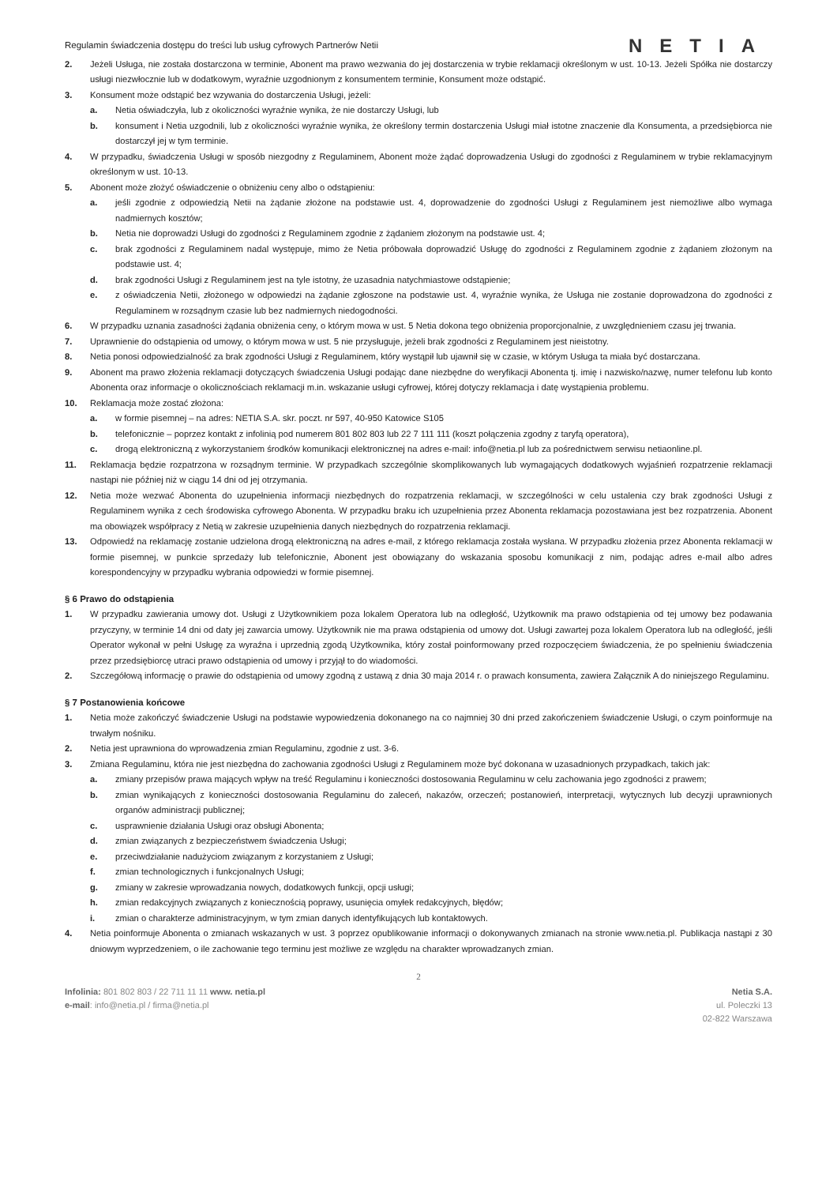Regulamin świadczenia dostępu do treści lub usług cyfrowych Partnerów Netii
NETIA
2. Jeżeli Usługa, nie została dostarczona w terminie, Abonent ma prawo wezwania do jej dostarczenia w trybie reklamacji określonym w ust. 10-13. Jeżeli Spółka nie dostarczy usługi niezwłocznie lub w dodatkowym, wyraźnie uzgodnionym z konsumentem terminie, Konsument może odstąpić.
3. Konsument może odstąpić bez wzywania do dostarczenia Usługi, jeżeli:
a. Netia oświadczyła, lub z okoliczności wyraźnie wynika, że nie dostarczy Usługi, lub
b. konsument i Netia uzgodnili, lub z okoliczności wyraźnie wynika, że określony termin dostarczenia Usługi miał istotne znaczenie dla Konsumenta, a przedsiębiorca nie dostarczył jej w tym terminie.
4. W przypadku, świadczenia Usługi w sposób niezgodny z Regulaminem, Abonent może żądać doprowadzenia Usługi do zgodności z Regulaminem w trybie reklamacyjnym określonym w ust. 10-13.
5. Abonent może złożyć oświadczenie o obniżeniu ceny albo o odstąpieniu:
a. jeśli zgodnie z odpowiedzią Netii na żądanie złożone na podstawie ust. 4, doprowadzenie do zgodności Usługi z Regulaminem jest niemożliwe albo wymaga nadmiernych kosztów;
b. Netia nie doprowadzi Usługi do zgodności z Regulaminem zgodnie z żądaniem złożonym na podstawie ust. 4;
c. brak zgodności z Regulaminem nadal występuje, mimo że Netia próbowała doprowadzić Usługę do zgodności z Regulaminem zgodnie z żądaniem złożonym na podstawie ust. 4;
d. brak zgodności Usługi z Regulaminem jest na tyle istotny, że uzasadnia natychmiastowe odstąpienie;
e. z oświadczenia Netii, złożonego w odpowiedzi na żądanie zgłoszone na podstawie ust. 4, wyraźnie wynika, że Usługa nie zostanie doprowadzona do zgodności z Regulaminem w rozsądnym czasie lub bez nadmiernych niedogodności.
6. W przypadku uznania zasadności żądania obniżenia ceny, o którym mowa w ust. 5 Netia dokona tego obniżenia proporcjonalnie, z uwzględnieniem czasu jej trwania.
7. Uprawnienie do odstąpienia od umowy, o którym mowa w ust. 5 nie przysługuje, jeżeli brak zgodności z Regulaminem jest nieistotny.
8. Netia ponosi odpowiedzialność za brak zgodności Usługi z Regulaminem, który wystąpił lub ujawnił się w czasie, w którym Usługa ta miała być dostarczana.
9. Abonent ma prawo złożenia reklamacji dotyczących świadczenia Usługi podając dane niezbędne do weryfikacji Abonenta tj. imię i nazwisko/nazwę, numer telefonu lub konto Abonenta oraz informacje o okolicznościach reklamacji m.in. wskazanie usługi cyfrowej, której dotyczy reklamacja i datę wystąpienia problemu.
10. Reklamacja może zostać złożona:
a. w formie pisemnej – na adres: NETIA S.A. skr. poczt. nr 597, 40-950 Katowice S105
b. telefonicznie – poprzez kontakt z infolinią pod numerem 801 802 803 lub 22 7 111 111 (koszt połączenia zgodny z taryfą operatora),
c. drogą elektroniczną z wykorzystaniem środków komunikacji elektronicznej na adres e-mail: info@netia.pl lub za pośrednictwem serwisu netiaonline.pl.
11. Reklamacja będzie rozpatrzona w rozsądnym terminie. W przypadkach szczególnie skomplikowanych lub wymagających dodatkowych wyjaśnień rozpatrzenie reklamacji nastąpi nie później niż w ciągu 14 dni od jej otrzymania.
12. Netia może wezwać Abonenta do uzupełnienia informacji niezbędnych do rozpatrzenia reklamacji, w szczególności w celu ustalenia czy brak zgodności Usługi z Regulaminem wynika z cech środowiska cyfrowego Abonenta. W przypadku braku ich uzupełnienia przez Abonenta reklamacja pozostawiana jest bez rozpatrzenia. Abonent ma obowiązek współpracy z Netią w zakresie uzupełnienia danych niezbędnych do rozpatrzenia reklamacji.
13. Odpowiedź na reklamację zostanie udzielona drogą elektroniczną na adres e-mail, z którego reklamacja została wysłana. W przypadku złożenia przez Abonenta reklamacji w formie pisemnej, w punkcie sprzedaży lub telefonicznie, Abonent jest obowiązany do wskazania sposobu komunikacji z nim, podając adres e-mail albo adres korespondencyjny w przypadku wybrania odpowiedzi w formie pisemnej.
§ 6 Prawo do odstąpienia
1. W przypadku zawierania umowy dot. Usługi z Użytkownikiem poza lokalem Operatora lub na odległość, Użytkownik ma prawo odstąpienia od tej umowy bez podawania przyczyny, w terminie 14 dni od daty jej zawarcia umowy. Użytkownik nie ma prawa odstąpienia od umowy dot. Usługi zawartej poza lokalem Operatora lub na odległość, jeśli Operator wykonał w pełni Usługę za wyraźna i uprzednią zgodą Użytkownika, który został poinformowany przed rozpoczęciem świadczenia, że po spełnieniu świadczenia przez przedsiębiorcę utraci prawo odstąpienia od umowy i przyjął to do wiadomości.
2. Szczegółową informację o prawie do odstąpienia od umowy zgodną z ustawą z dnia 30 maja 2014 r. o prawach konsumenta, zawiera Załącznik A do niniejszego Regulaminu.
§ 7 Postanowienia końcowe
1. Netia może zakończyć świadczenie Usługi na podstawie wypowiedzenia dokonanego na co najmniej 30 dni przed zakończeniem świadczenie Usługi, o czym poinformuje na trwałym nośniku.
2. Netia jest uprawniona do wprowadzenia zmian Regulaminu, zgodnie z ust. 3-6.
3. Zmiana Regulaminu, która nie jest niezbędna do zachowania zgodności Usługi z Regulaminem może być dokonana w uzasadnionych przypadkach, takich jak:
a. zmiany przepisów prawa mających wpływ na treść Regulaminu i konieczności dostosowania Regulaminu w celu zachowania jego zgodności z prawem;
b. zmian wynikających z konieczności dostosowania Regulaminu do zaleceń, nakazów, orzeczeń; postanowień, interpretacji, wytycznych lub decyzji uprawnionych organów administracji publicznej;
c. usprawnienie działania Usługi oraz obsługi Abonenta;
d. zmian związanych z bezpieczeństwem świadczenia Usługi;
e. przeciwdziałanie nadużyciom związanym z korzystaniem z Usługi;
f. zmian technologicznych i funkcjonalnych Usługi;
g. zmiany w zakresie wprowadzania nowych, dodatkowych funkcji, opcji usługi;
h. zmian redakcyjnych związanych z koniecznością poprawy, usunięcia omyłek redakcyjnych, błędów;
i. zmian o charakterze administracyjnym, w tym zmian danych identyfikujących lub kontaktowych.
4. Netia poinformuje Abonenta o zmianach wskazanych w ust. 3 poprzez opublikowanie informacji o dokonywanych zmianach na stronie www.netia.pl. Publikacja nastąpi z 30 dniowym wyprzedzeniem, o ile zachowanie tego terminu jest możliwe ze względu na charakter wprowadzanych zmian.
2
Infolinia: 801 802 803 / 22 711 11 11 www. netia.pl
e-mail: info@netia.pl / firma@netia.pl
Netia S.A.
ul. Poleczki 13
02-822 Warszawa